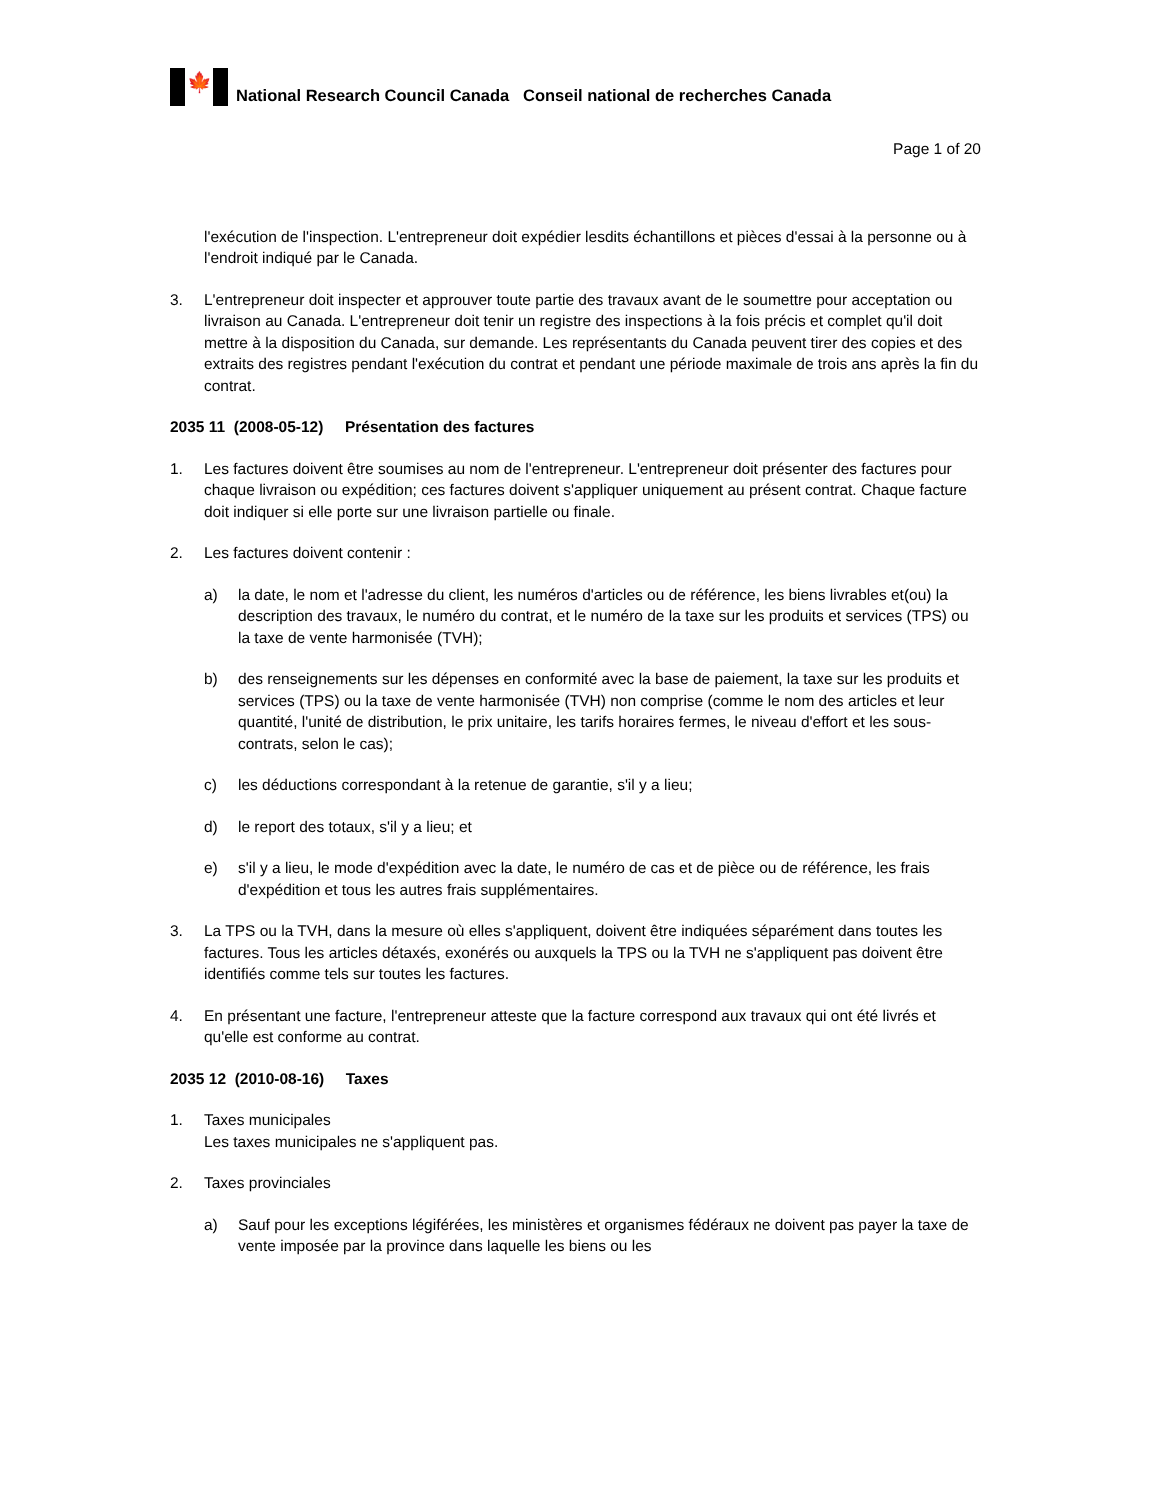🍁
National Research Council Canada Conseil national de recherches Canada
Page 1 of 20
l'exécution de l'inspection. L'entrepreneur doit expédier lesdits échantillons et pièces d'essai à la personne ou à l'endroit indiqué par le Canada.
3. L'entrepreneur doit inspecter et approuver toute partie des travaux avant de le soumettre pour acceptation ou livraison au Canada. L'entrepreneur doit tenir un registre des inspections à la fois précis et complet qu'il doit mettre à la disposition du Canada, sur demande. Les représentants du Canada peuvent tirer des copies et des extraits des registres pendant l'exécution du contrat et pendant une période maximale de trois ans après la fin du contrat.
2035 11 (2008-05-12) Présentation des factures
1. Les factures doivent être soumises au nom de l'entrepreneur. L'entrepreneur doit présenter des factures pour chaque livraison ou expédition; ces factures doivent s'appliquer uniquement au présent contrat. Chaque facture doit indiquer si elle porte sur une livraison partielle ou finale.
2. Les factures doivent contenir :
a) la date, le nom et l'adresse du client, les numéros d'articles ou de référence, les biens livrables et(ou) la description des travaux, le numéro du contrat, et le numéro de la taxe sur les produits et services (TPS) ou la taxe de vente harmonisée (TVH);
b) des renseignements sur les dépenses en conformité avec la base de paiement, la taxe sur les produits et services (TPS) ou la taxe de vente harmonisée (TVH) non comprise (comme le nom des articles et leur quantité, l'unité de distribution, le prix unitaire, les tarifs horaires fermes, le niveau d'effort et les sous-contrats, selon le cas);
c) les déductions correspondant à la retenue de garantie, s'il y a lieu;
d) le report des totaux, s'il y a lieu; et
e) s'il y a lieu, le mode d'expédition avec la date, le numéro de cas et de pièce ou de référence, les frais d'expédition et tous les autres frais supplémentaires.
3. La TPS ou la TVH, dans la mesure où elles s'appliquent, doivent être indiquées séparément dans toutes les factures. Tous les articles détaxés, exonérés ou auxquels la TPS ou la TVH ne s'appliquent pas doivent être identifiés comme tels sur toutes les factures.
4. En présentant une facture, l'entrepreneur atteste que la facture correspond aux travaux qui ont été livrés et qu'elle est conforme au contrat.
2035 12 (2010-08-16) Taxes
1. Taxes municipales
Les taxes municipales ne s'appliquent pas.
2. Taxes provinciales
a) Sauf pour les exceptions légiférées, les ministères et organismes fédéraux ne doivent pas payer la taxe de vente imposée par la province dans laquelle les biens ou les